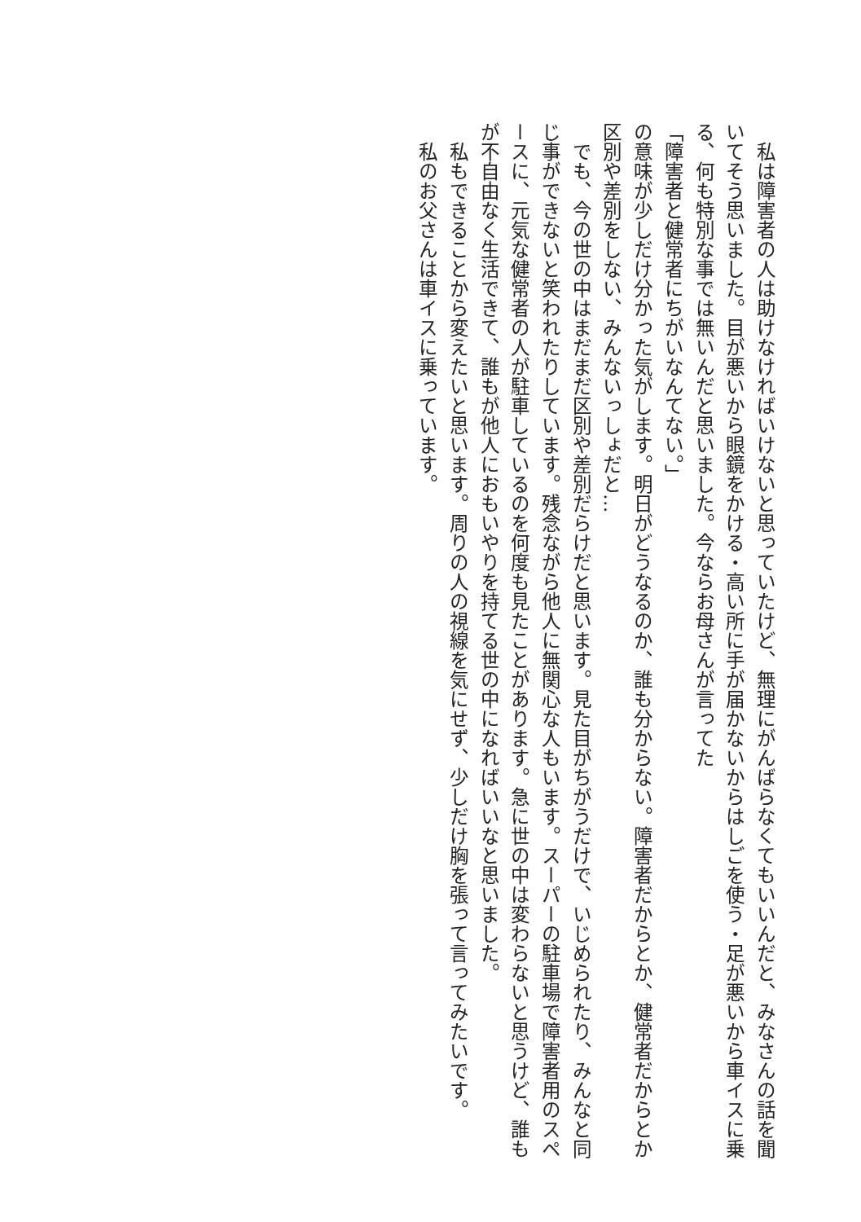私は障害者の人は助けなければいけないと思っていたけど、無理にがんばらなくてもいいんだと、みなさんの話を聞いてそう思いました。目が悪いから眼鏡をかける・高い所に手が届かないからはしごを使う・足が悪いから車イスに乗る、何も特別な事では無いんだと思いました。今ならお母さんが言ってた
「障害者と健常者にちがいなんてない。」
の意味が少しだけ分かった気がします。明日がどうなるのか、誰も分からない。障害者だからとか、健常者だからとか区別や差別をしない、みんないっしょだと…
　でも、今の世の中はまだまだ区別や差別だらけだと思います。見た目がちがうだけで、いじめられたり、みんなと同じ事ができないと笑われたりしています。残念ながら他人に無関心な人もいます。スーパーの駐車場で障害者用のスペースに、元気な健常者の人が駐車しているのを何度も見たことがあります。急に世の中は変わらないと思うけど、誰もが不自由なく生活できて、誰もが他人におもいやりを持てる世の中になればいいなと思いました。
　私もできることから変えたいと思います。周りの人の視線を気にせず、少しだけ胸を張って言ってみたいです。
　私のお父さんは車イスに乗っています。